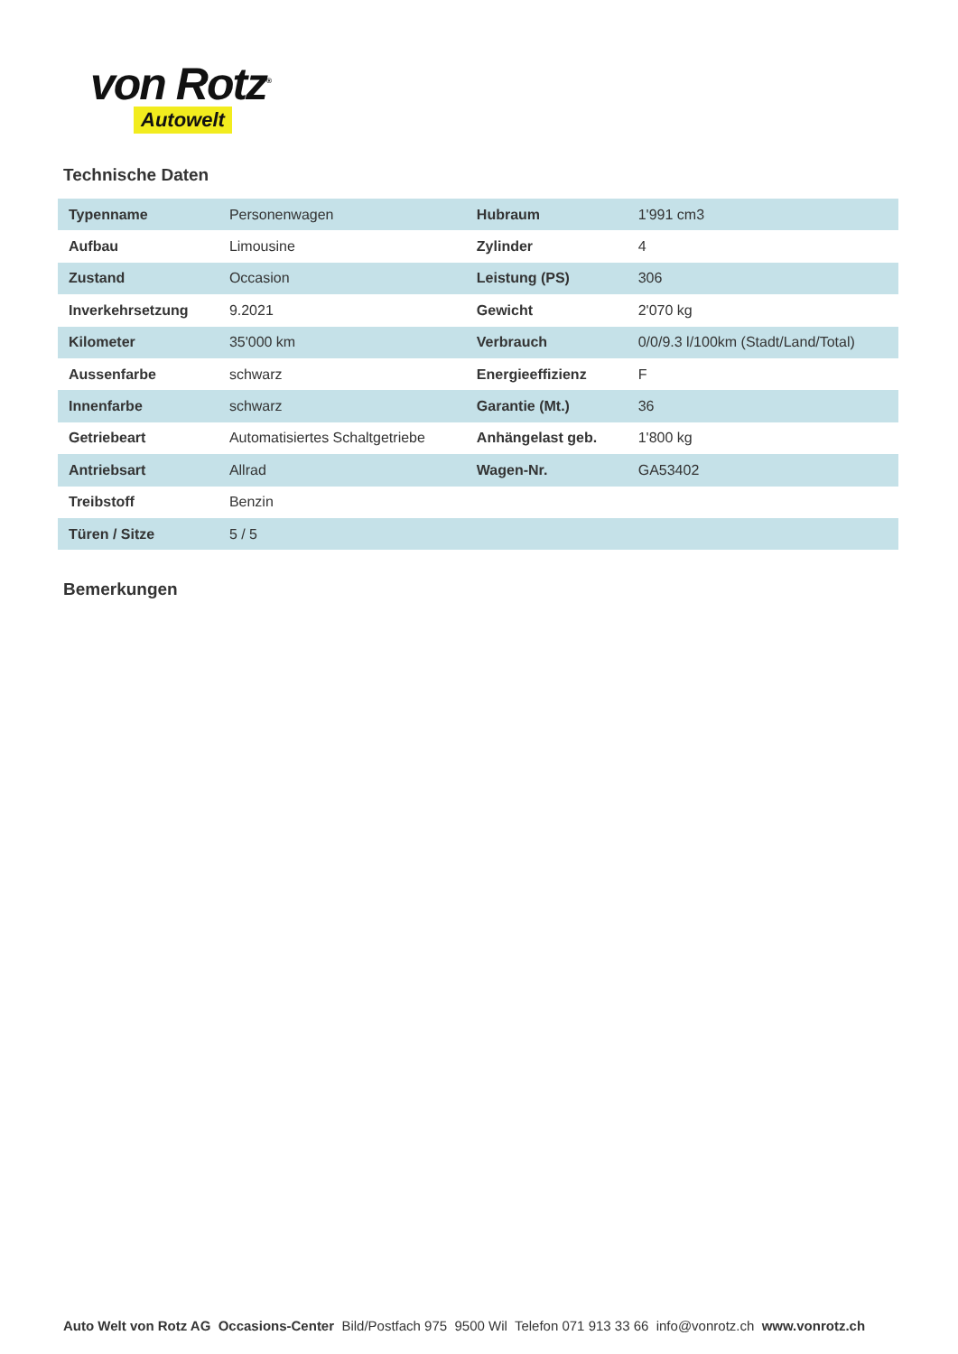von Rotz<sup>®</sup>
Autowelt
Technische Daten
| Typenname | Personenwagen | Hubraum | 1'991 cm3 |
| Aufbau | Limousine | Zylinder | 4 |
| Zustand | Occasion | Leistung (PS) | 306 |
| Inverkehrsetzung | 9.2021 | Gewicht | 2'070 kg |
| Kilometer | 35'000 km | Verbrauch | 0/0/9.3 l/100km (Stadt/Land/Total) |
| Aussenfarbe | schwarz | Energieeffizienz | F |
| Innenfarbe | schwarz | Garantie (Mt.) | 36 |
| Getriebeart | Automatisiertes Schaltgetriebe | Anhängelast geb. | 1'800 kg |
| Antriebsart | Allrad | Wagen-Nr. | GA53402 |
| Treibstoff | Benzin | | |
| Türen / Sitze | 5 / 5 | | |
Bemerkungen
Auto Welt von Rotz AG Occasions-Center Bild/Postfach 975 9500 Wil Telefon 071 913 33 66 info@vonrotz.ch www.vonrotz.ch